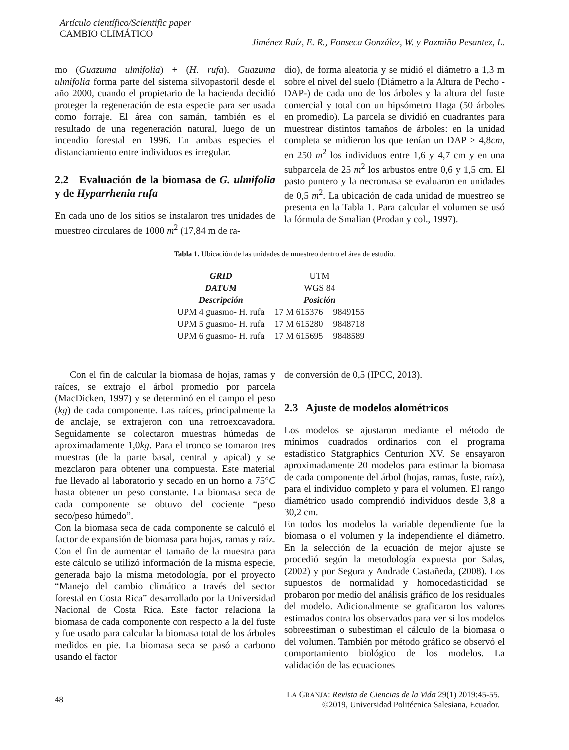Artículo científico/Scientific paper
CAMBIO CLIMÁTICO
Jiménez Ruíz, E. R., Fonseca González, W. y Pazmiño Pesantez, L.
mo (Guazuma ulmifolia) + (H. rufa). Guazuma ulmifolia forma parte del sistema silvopastoril desde el año 2000, cuando el propietario de la hacienda decidió proteger la regeneración de esta especie para ser usada como forraje. El área con samán, también es el resultado de una regeneración natural, luego de un incendio forestal en 1996. En ambas especies el distanciamiento entre individuos es irregular.
2.2 Evaluación de la biomasa de G. ulmifolia y de Hyparrhenia rufa
En cada uno de los sitios se instalaron tres unidades de muestreo circulares de 1000 m<sup>2</sup> (17,84 m de ra-
dio), de forma aleatoria y se midió el diámetro a 1,3 m sobre el nivel del suelo (Diámetro a la Altura de Pecho -DAP-) de cada uno de los árboles y la altura del fuste comercial y total con un hipsómetro Haga (50 árboles en promedio). La parcela se dividió en cuadrantes para muestrear distintos tamaños de árboles: en la unidad completa se midieron los que tenían un DAP > 4,8cm, en 250 m<sup>2</sup> los individuos entre 1,6 y 4,7 cm y en una subparcela de 25 m<sup>2</sup> los arbustos entre 0,6 y 1,5 cm. El pasto puntero y la necromasa se evaluaron en unidades de 0,5 m<sup>2</sup>. La ubicación de cada unidad de muestreo se presenta en la Tabla 1. Para calcular el volumen se usó la fórmula de Smalian (Prodan y col., 1997).
Tabla 1. Ubicación de las unidades de muestreo dentro el área de estudio.
| GRID | UTM | |
| DATUM | WGS 84 | |
| Descripción | Posición | |
| UPM 4 guasmo- H. rufa | 17 M 615376 | 9849155 |
| UPM 5 guasmo- H. rufa | 17 M 615280 | 9848718 |
| UPM 6 guasmo- H. rufa | 17 M 615695 | 9848589 |
Con el fin de calcular la biomasa de hojas, ramas y raíces, se extrajo el árbol promedio por parcela (MacDicken, 1997) y se determinó en el campo el peso (kg) de cada componente. Las raíces, principalmente la de anclaje, se extrajeron con una retroexcavadora. Seguidamente se colectaron muestras húmedas de aproximadamente 1,0kg. Para el tronco se tomaron tres muestras (de la parte basal, central y apical) y se mezclaron para obtener una compuesta. Este material fue llevado al laboratorio y secado en un horno a 75°C hasta obtener un peso constante. La biomasa seca de cada componente se obtuvo del cociente “peso seco/peso húmedo”.
Con la biomasa seca de cada componente se calculó el factor de expansión de biomasa para hojas, ramas y raíz. Con el fin de aumentar el tamaño de la muestra para este cálculo se utilizó información de la misma especie, generada bajo la misma metodología, por el proyecto “Manejo del cambio climático a través del sector forestal en Costa Rica” desarrollado por la Universidad Nacional de Costa Rica. Este factor relaciona la biomasa de cada componente con respecto a la del fuste y fue usado para calcular la biomasa total de los árboles medidos en pie. La biomasa seca se pasó a carbono usando el factor
de conversión de 0,5 (IPCC, 2013).
2.3 Ajuste de modelos alométricos
Los modelos se ajustaron mediante el método de mínimos cuadrados ordinarios con el programa estadístico Statgraphics Centurion XV. Se ensayaron aproximadamente 20 modelos para estimar la biomasa de cada componente del árbol (hojas, ramas, fuste, raíz), para el individuo completo y para el volumen. El rango diamétrico usado comprendió individuos desde 3,8 a 30,2 cm.
En todos los modelos la variable dependiente fue la biomasa o el volumen y la independiente el diámetro. En la selección de la ecuación de mejor ajuste se procedió según la metodología expuesta por Salas, (2002) y por Segura y Andrade Castañeda, (2008). Los supuestos de normalidad y homocedasticidad se probaron por medio del análisis gráfico de los residuales del modelo. Adicionalmente se graficaron los valores estimados contra los observados para ver si los modelos sobreestiman o subestiman el cálculo de la biomasa o del volumen. También por método gráfico se observó el comportamiento biológico de los modelos. La validación de las ecuaciones
48 LA GRANJA: Revista de Ciencias de la Vida 29(1) 2019:45-55.
©2019, Universidad Politécnica Salesiana, Ecuador.